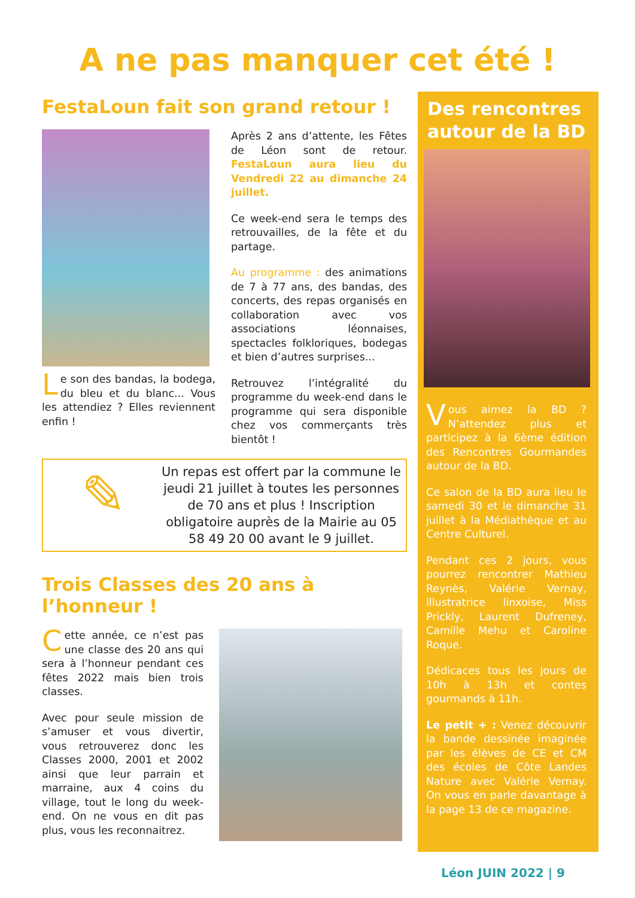A ne pas manquer cet été !
FestaLoun fait son grand retour !
Le son des bandas, la bodega, du bleu et du blanc... Vous les attendiez ? Elles reviennent enfin !
Après 2 ans d’attente, les Fêtes de Léon sont de retour. FestaLoun aura lieu du Vendredi 22 au dimanche 24 juillet.
Ce week-end sera le temps des retrouvailles, de la fête et du partage.
Au programme : des animations de 7 à 77 ans, des bandas, des concerts, des repas organisés en collaboration avec vos associations léonnaises, spectacles folkloriques, bodegas et bien d’autres surprises...
Retrouvez l’intégralité du programme du week-end dans le programme qui sera disponible chez vos commerçants très bientôt !
✎
Un repas est offert par la commune le jeudi 21 juillet à toutes les personnes de 70 ans et plus ! Inscription obligatoire auprès de la Mairie au 05 58 49 20 00 avant le 9 juillet.
Trois Classes des 20 ans à l’honneur !
Cette année, ce n’est pas une classe des 20 ans qui sera à l’honneur pendant ces fêtes 2022 mais bien trois classes.
Avec pour seule mission de s’amuser et vous divertir, vous retrouverez donc les Classes 2000, 2001 et 2002 ainsi que leur parrain et marraine, aux 4 coins du village, tout le long du week-end. On ne vous en dit pas plus, vous les reconnaitrez.
Des rencontres autour de la BD
Vous aimez la BD ? N’attendez plus et participez à la 6ème édition des Rencontres Gourmandes autour de la BD.
Ce salon de la BD aura lieu le samedi 30 et le dimanche 31 juillet à la Médiathèque et au Centre Culturel.
Pendant ces 2 jours, vous pourrez rencontrer Mathieu Reynès, Valérie Vernay, illustratrice linxoise, Miss Prickly, Laurent Dufreney, Camille Mehu et Caroline Roque.
Dédicaces tous les jours de 10h à 13h et contes gourmands à 11h.
Le petit + : Venez découvrir la bande dessinée imaginée par les élèves de CE et CM des écoles de Côte Landes Nature avec Valérie Vernay. On vous en parle davantage à la page 13 de ce magazine.
Léon JUIN 2022 | 9